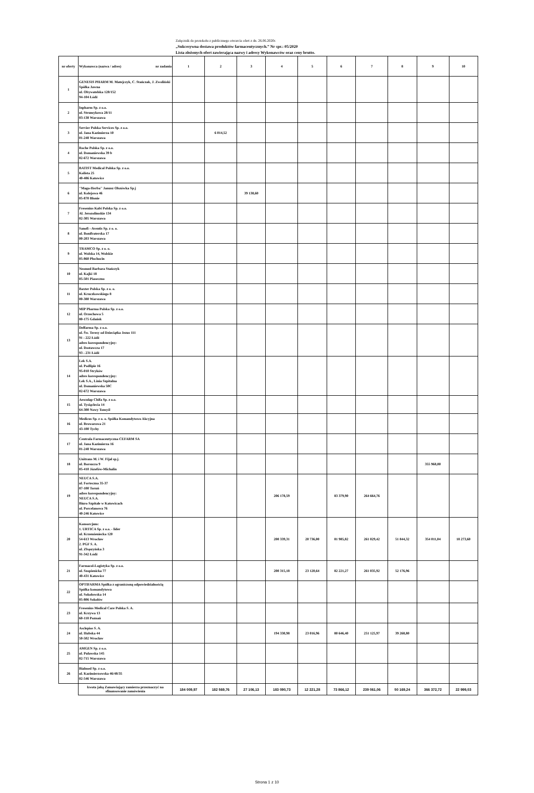Załącznik do protokołu z publicznego otwarcia ofert z dn. 26.06.2020r.
„Sukcesywna dostawa produktów farmaceutycznych.” Nr spr.: 05/2020
Lista złożonych ofert zawierająca nazwy i adresy Wykonawców oraz ceny brutto.
| nr oferty | Wykonawca (nazwa / adres) nr zadania | 1 | 2 | 3 | 4 | 5 | 6 | 7 | 8 | 9 | 10 |
| --- | --- | --- | --- | --- | --- | --- | --- | --- | --- | --- | --- |
| 1 | GENESIS PHARM M. Matejczyk, C. Stańczak, J. Zwoliński Spółka Jawna ul. Obywatelska 128/152 94-104 Łódź | | | | | | | | | | |
| 2 | Inpharm Sp. z o.o. ul. Strumykowa 28/11 03-138 Warszawa | | | | | | | | | | |
| 3 | Servier Polska Services Sp. z o.o. ul. Jana Kazimierza 10 01-248 Warszawa | | 6 014,52 | | | | | | | | |
| 4 | Roche Polska Sp. z o.o. ul. Domaniewska 39 b 02-672 Warszawa | | | | | | | | | | |
| 5 | BATIST Medical Polska Sp. z o.o. Kolista 25 40-486 Katowice | | | | | | | | | | |
| 6 | "Maga-Herba" Janusz Olszówka Sp.j ul. Kolejowa 46 05-870 Błonie | | | 39 138,60 | | | | | | | |
| 7 | Fresenius Kabi Polska Sp. z o.o. Al. Jerozolimskie 134 02-305 Warszawa | | | | | | | | | | |
| 8 | Sanofi - Aventis Sp. z o. o. ul. Bonifraterska 17 00-203 Warszawa | | | | | | | | | | |
| 9 | TRAMCO Sp. z o. o. ul. Wolska 14, Wolskie 05-860 Płochocin | | | | | | | | | | |
| 10 | Neomed Barbara Stańczyk ul. Kajki 18 05-501 Piaseczno | | | | | | | | | | |
| 11 | Baxter Polska Sp. z o. o. ul. Kruczkowskiego 8 00-380 Warszawa | | | | | | | | | | |
| 12 | MIP Pharma Polska Sp. z o.o. ul. Orzechowa 5 80-175 Gdańsk | | | | | | | | | | |
| 13 | Delfarma Sp. z o.o. ul. Św. Teresy od Dzieciątka Jezus 111 91 - 222 Łódź adres korespondencyjny: ul. Dostawcza 17 93 - 231 Łódź | | | | | | | | | | |
| 14 | Lek S.A. ul. Podlipie 16 95-010 Stryków adres korespondencyjny: Lek S.A., Linia Szpitalna ul. Domaniewska 50C 02-672 Warszawa | | | | | | | | | | |
| 15 | Aesculap Chifa Sp. z o.o. ul. Tysiąclecia 14 64-300 Nowy Tomyśl | | | | | | | | | | |
| 16 | Medicus Sp. z o. o. Spółka Komandytowo Akcyjna ul. Browarowa 21 43-100 Tychy | | | | | | | | | | |
| 17 | Centrala Farmaceutyczna CEFARM SA ul. Jana Kazimierza 16 01-248 Warszawa | | | | | | | | | | |
| 18 | Unitrans M. i W. Fijał sp.j. ul. Borsucza 9 05-410 Józefów-Michalin | | | | | | | | | 355 968,00 | |
| 19 | NEUCA S.A. ul. Forteczna 35-37 87-100 Toruń adres korespondencyjny: NEUCA S.A. Biuro Szpitale w Katowicach ul. Porcelanowa 76 40-246 Katowice | | | | 206 178,59 | | 83 379,90 | 264 664,76 | | | |
| 20 | Konsorcjum: 1. URTICA Sp. z o.o. - lider ul. Krzemieniecka 120 54-613 Wrocław 2. PGF S. A. ul. Zbąszyńska 3 91-342 Łódź | | | | 200 339,31 | 20 736,00 | 81 985,82 | 261 029,42 | 51 844,32 | 354 011,04 | 18 273,60 |
| 21 | Farmacol-Logistyka Sp. z o.o. ul. Szopienicka 77 40-431 Katowice | | | | 200 315,18 | 23 120,64 | 82 221,27 | 261 035,92 | 52 176,96 | | |
| 22 | OPTIFARMA Spółka z ograniczoną odpowiedzialnością Spółka komandytowa ul. Sokołowska 14 05-806 Sokołów | | | | | | | | | | |
| 23 | Fresenius Medical Care Polska S. A. ul. Krzywa 13 60-118 Poznań | | | | | | | | | | |
| 24 | Asclepios S. A. ul. Hubska 44 50-502 Wrocław | | | | 194 330,98 | 23 016,96 | 80 646,40 | 251 125,97 | 39 268,80 | | |
| 25 | AMGEN Sp. z o.o. ul. Puławska 145 02-715 Warszawa | | | | | | | | | | |
| 26 | Bialmed Sp. z o.o. ul. Kazimierzowska 46/48/35 02-546 Warszawa | | | | | | | | | | |
| | kwota jaką Zamawiający zamierza przeznaczyć na sfinansowanie zamówienia | 184 009,97 | 182 569,76 | 27 106,13 | 183 090,73 | 12 221,28 | 73 866,12 | 239 061,06 | 50 169,24 | 366 372,72 | 22 999,03 |
Strona 1 z 10